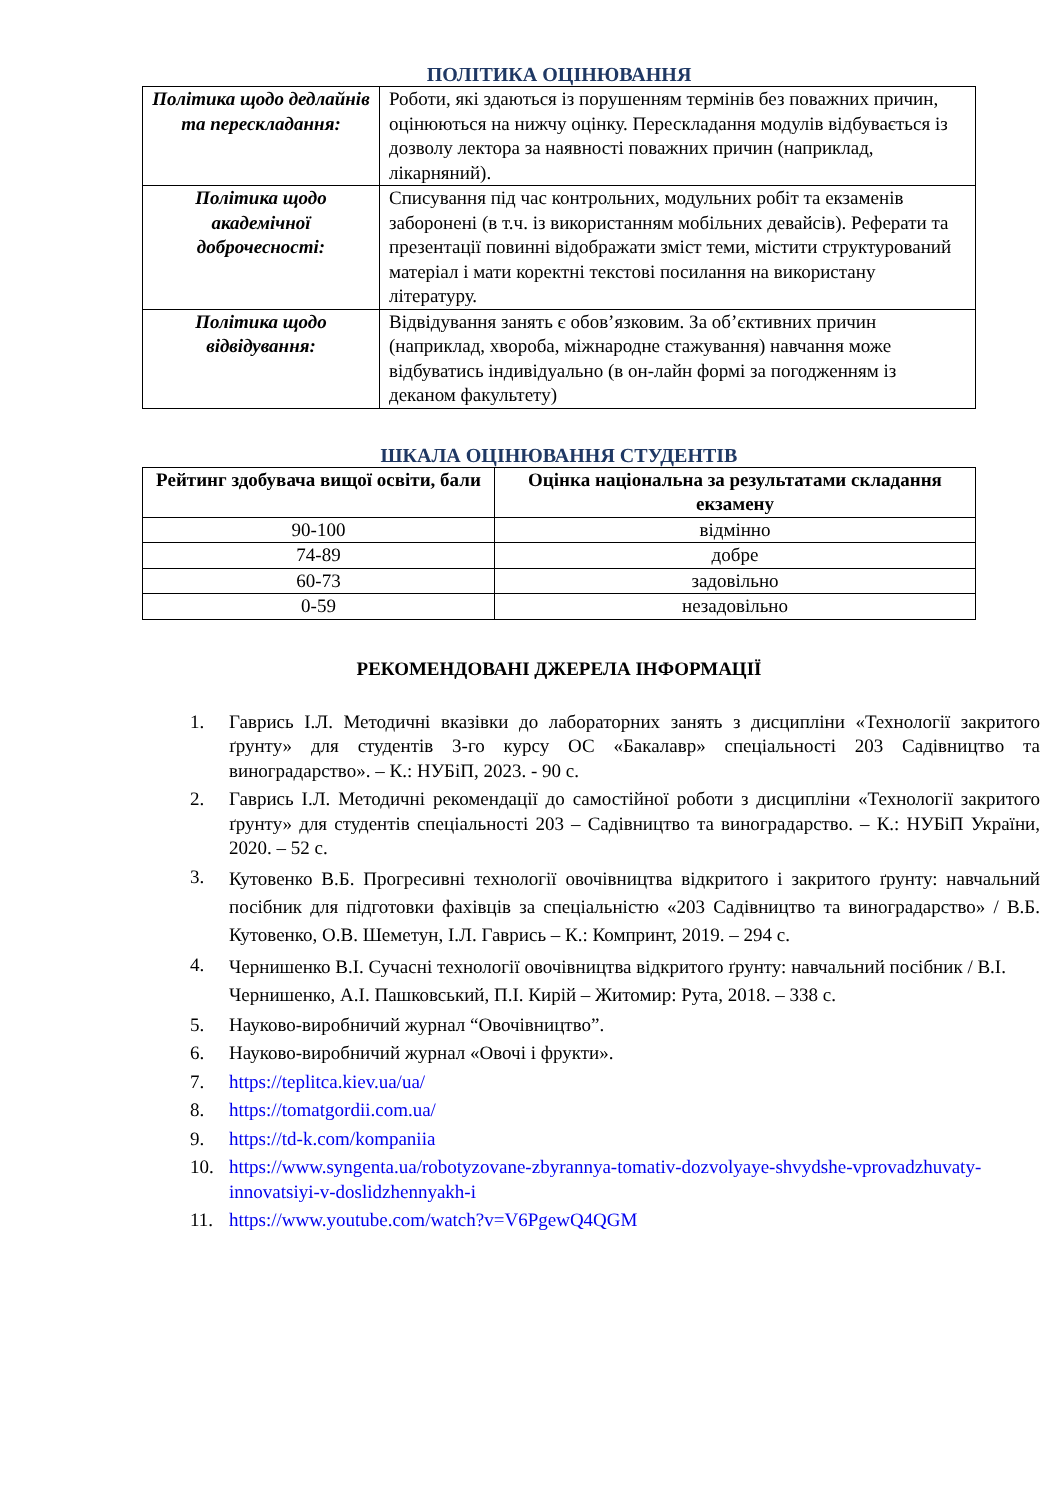ПОЛІТИКА ОЦІНЮВАННЯ
| Політика щодо дедлайнів та перескладання: | Роботи, які здаються із порушенням термінів без поважних причин, оцінюються на нижчу оцінку. Перескладання модулів відбувається із дозволу лектора за наявності поважних причин (наприклад, лікарняний). |
| Політика щодо академічної доброчесності: | Списування під час контрольних, модульних робіт та екзаменів заборонені (в т.ч. із використанням мобільних девайсів). Реферати та презентації повинні відображати зміст теми, містити структурований матеріал і мати коректні текстові посилання на використану літературу. |
| Політика щодо відвідування: | Відвідування занять є обов’язковим. За об’єктивних причин (наприклад, хвороба, міжнародне стажування) навчання може відбуватись індивідуально (в он-лайн формі за погодженням із деканом факультету) |
ШКАЛА ОЦІНЮВАННЯ СТУДЕНТІВ
| Рейтинг здобувача вищої освіти, бали | Оцінка національна за результатами складання екзамену |
| --- | --- |
| 90-100 | відмінно |
| 74-89 | добре |
| 60-73 | задовільно |
| 0-59 | незадовільно |
РЕКОМЕНДОВАНІ ДЖЕРЕЛА ІНФОРМАЦІЇ
1. Гаврись І.Л. Методичні вказівки до лабораторних занять з дисципліни «Технології закритого ґрунту» для студентів 3-го курсу ОС «Бакалавр» спеціальності 203 Садівництво та виноградарство». – К.: НУБіП, 2023. - 90 с.
2. Гаврись І.Л. Методичні рекомендації до самостійної роботи з дисципліни «Технології закритого ґрунту» для студентів спеціальності 203 – Садівництво та виноградарство. – К.: НУБіП України, 2020. – 52 с.
3. Кутовенко В.Б. Прогресивні технології овочівництва відкритого і закритого ґрунту: навчальний посібник для підготовки фахівців за спеціальністю «203 Садівництво та виноградарство» / В.Б. Кутовенко, О.В. Шеметун, І.Л. Гаврись – К.: Компринт, 2019. – 294 с.
4. Чернишенко В.І. Сучасні технології овочівництва відкритого ґрунту: навчальний посібник / В.І. Чернишенко, А.І. Пашковський, П.І. Кирій – Житомир: Рута, 2018. – 338 с.
5. Науково-виробничий журнал “Овочівництво”.
6. Науково-виробничий журнал «Овочі і фрукти».
7. https://teplitca.kiev.ua/ua/
8. https://tomatgordii.com.ua/
9. https://td-k.com/kompaniia
10. https://www.syngenta.ua/robotyzovane-zbyrannya-tomativ-dozvolyaye-shvydshe-vprovadzhuvaty-innovatsiyi-v-doslidzhennyakh-i
11. https://www.youtube.com/watch?v=V6PgewQ4QGM